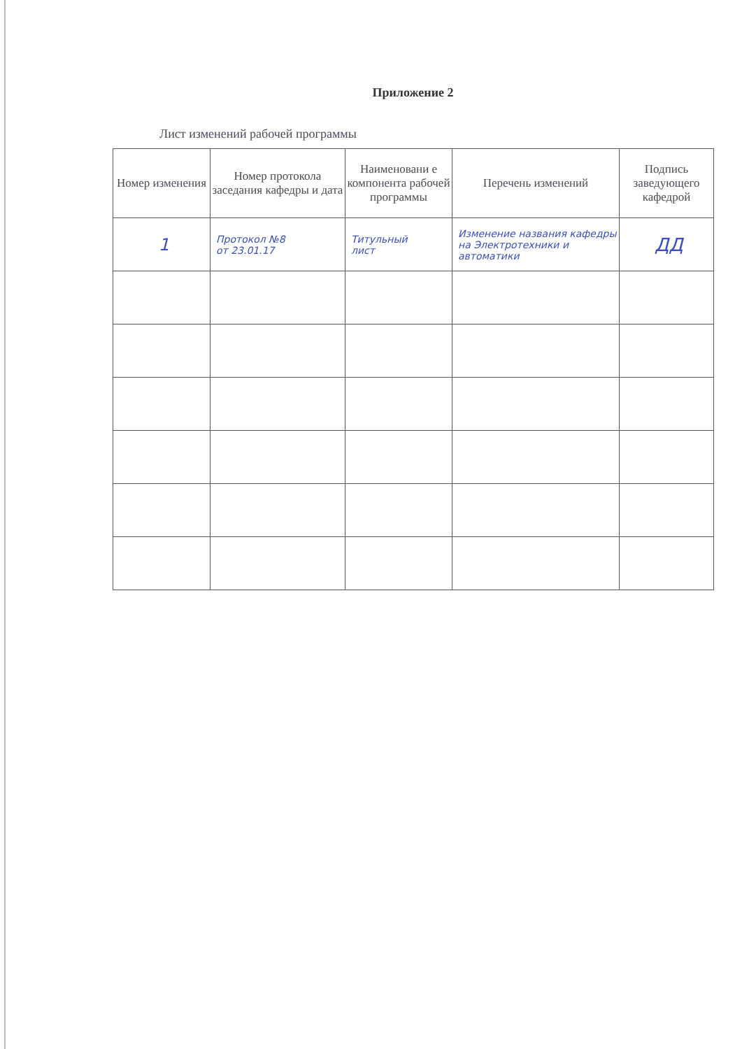Приложение 2
Лист изменений рабочей программы
| Номер изменения | Номер протокола заседания кафедры и дата | Наименовани е компонента рабочей программы | Перечень изменений | Подпись заведующего кафедрой |
| --- | --- | --- | --- | --- |
| 1 | Протокол №8 от 23.01.17 | Титульный лист | Изменение названия кафедры на Электротехники и автоматики | ДД |